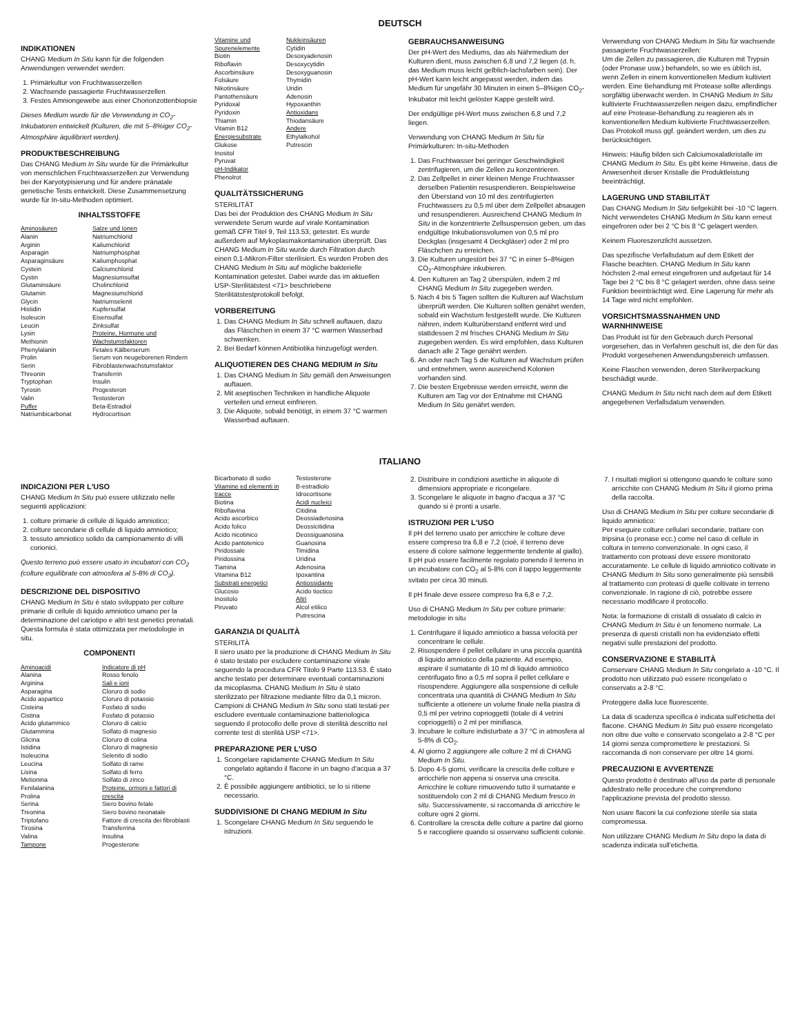DEUTSCH
INDIKATIONEN
CHANG Medium In Situ kann für die folgenden Anwendungen verwendet werden:
1. Primärkultur von Fruchtwasserzellen
2. Wachsende passagierte Fruchtwasserzellen
3. Festes Amniongewebe aus einer Chorionzottenbiopsie
Dieses Medium wurde für die Verwendung in CO<sub>2</sub>-Inkubatoren entwickelt (Kulturen, die mit 5–8%iger CO<sub>2</sub>-Atmosphäre äquilibriert werden).
PRODUKTBESCHREIBUNG
Das CHANG Medium In Situ wurde für die Primärkultur von menschlichen Fruchtwasserzellen zur Verwendung bei der Karyotypisierung und für andere pränatale genetische Tests entwickelt. Diese Zusammensetzung wurde für In-situ-Methoden optimiert.
INHALTSSTOFFE
| Aminosäuren Alanin Arginin Asparagin Asparaginsäure Cystein Cystin Glutaminsäure Glutamin Glycin Histidin Isoleucin Leucin Lysin Methionin Phenylalanin Prolin Serin Threonin Tryptophan Tyrosin Valin Puffer Natriumbicarbonat Vitamine und Spurenelemente Biotin Riboflavin Ascorbinsäure Folsäure Nikotinsäure Pantothensäure Pyridoxal Pyridoxin Thiamin Vitamin B12 Energiesubstrate Glukose Inositol Pyruvat pH-Indikator Phenolrot | Salze und Ionen Natriumchlorid Kaliumchlorid Natriumphosphat Kaliumphosphat Calciumchlorid Magnesiumsulfat Cholinchlorid Magnesiumchlorid Natriumselenit Kupfersulfat Eisensulfat Zinksulfat Proteine, Hormone und Wachstumsfaktoren Fetales Kälberserum Serum von neugeborenen Rindern Fibroblastenwachstumsfaktor Transferrin Insulin Progesteron Testosteron Beta-Estradiol Hydrocortison Nukleinsäuren Cytidin Desoxyadenosin Desoxycytidin Desoxyguanosin Thymidin Uridin Adenosin Hypoxanthin Antioxidans Thiodansäure Andere Ethylalkohol Putrescin |
QUALITÄTSSICHERUNG
STERILITÄT
Das bei der Produktion des CHANG Medium In Situ verwendete Serum wurde auf virale Kontamination gemäß CFR Titel 9, Teil 113.53, getestet. Es wurde außerdem auf Mykoplasmakontamination überprüft. Das CHANG Medium In Situ wurde durch Filtration durch einen 0,1-Mikron-Filter sterilisiert. Es wurden Proben des CHANG Medium In Situ auf mögliche bakterielle Kontamination getestet. Dabei wurde das im aktuellen USP-Sterilitätstest <71> beschriebene Sterilitätstestprotokoll befolgt.
VORBEREITUNG
1. Das CHANG Medium In Situ schnell auftauen, dazu das Fläschchen in einem 37 °C warmen Wasserbad schwenken.
2. Bei Bedarf können Antibiotika hinzugefügt werden.
ALIQUOTIEREN DES CHANG MEDIUM In Situ
1. Das CHANG Medium In Situ gemäß den Anweisungen auftauen.
2. Mit aseptischen Techniken in handliche Aliquote verteilen und erneut einfrieren.
3. Die Aliquote, sobald benötigt, in einem 37 °C warmen Wasserbad auftauen.
GEBRAUCHSANWEISUNG
Der pH-Wert des Mediums, das als Nährmedium der Kulturen dient, muss zwischen 6,8 und 7,2 liegen (d. h. das Medium muss leicht gelblich-lachsfarben sein). Der pH-Wert kann leicht angepasst werden, indem das Medium für ungefähr 30 Minuten in einen 5–8%igen CO<sub>2</sub>-Inkubator mit leicht gelöster Kappe gestellt wird.
Der endgültige pH-Wert muss zwischen 6,8 und 7,2 liegen.
Verwendung von CHANG Medium In Situ für Primärkulturen: In-situ-Methoden
1. Das Fruchtwasser bei geringer Geschwindigkeit zentrifugieren, um die Zellen zu konzentrieren.
2. Das Zellpellet in einer kleinen Menge Fruchtwasser derselben Patientin resuspendieren. Beispielsweise den Überstand von 10 ml des zentrifugierten Fruchtwassers zu 0,5 ml über dem Zellpellet absaugen und resuspendieren. Ausreichend CHANG Medium In Situ in die konzentrierte Zellsuspension geben, um das endgültige Inkubationsvolumen von 0,5 ml pro Deckglas (insgesamt 4 Deckgläser) oder 2 ml pro Fläschchen zu erreichen.
3. Die Kulturen ungestört bei 37 °C in einer 5–8%igen CO<sub>2</sub>-Atmosphäre inkubieren.
4. Den Kulturen an Tag 2 überspülen, indem 2 ml CHANG Medium In Situ zugegeben werden.
5. Nach 4 bis 5 Tagen sollten die Kulturen auf Wachstum überprüft werden. Die Kulturen sollten genährt werden, sobald ein Wachstum festgestellt wurde. Die Kulturen nähren, indem Kulturüberstand entfernt wird und stattdessen 2 ml frisches CHANG Medium In Situ zugegeben werden. Es wird empfohlen, dass Kulturen danach alle 2 Tage genährt werden.
6. An oder nach Tag 5 die Kulturen auf Wachstum prüfen und entnehmen, wenn ausreichend Kolonien vorhanden sind.
7. Die besten Ergebnisse werden erreicht, wenn die Kulturen am Tag vor der Entnahme mit CHANG Medium In Situ genährt werden.
Verwendung von CHANG Medium In Situ für wachsende passagierte Fruchtwasserzellen:
Um die Zellen zu passagieren, die Kulturen mit Trypsin (oder Pronase usw.) behandeln, so wie es üblich ist, wenn Zellen in einem konventionellen Medium kultiviert werden. Eine Behandlung mit Protease sollte allerdings sorgfältig überwacht werden. In CHANG Medium In Situ kultivierte Fruchtwasserzellen neigen dazu, empfindlicher auf eine Protease-Behandlung zu reagieren als in konventionellen Medium kultivierte Fruchtwasserzellen. Das Protokoll muss ggf. geändert werden, um dies zu berücksichtigen.
Hinweis: Häufig bilden sich Calciumoxalatkristalle im CHANG Medium In Situ. Es gibt keine Hinweise, dass die Anwesenheit dieser Kristalle die Produktleistung beeinträchtigt.
LAGERUNG UND STABILITÄT
Das CHANG Medium In Situ tiefgekühlt bei -10 °C lagern. Nicht verwendetes CHANG Medium In Situ kann erneut eingefroren oder bei 2 °C bis 8 °C gelagert werden.
Keinem Fluoreszenzlicht aussetzen.
Das spezifische Verfallsdatum auf dem Etikett der Flasche beachten. CHANG Medium In Situ kann höchsten 2-mal erneut eingefroren und aufgetaut für 14 Tage bei 2 °C bis 8 °C gelagert werden, ohne dass seine Funktion beeinträchtigt wird. Eine Lagerung für mehr als 14 Tage wird nicht empfohlen.
VORSICHTSMASSNAHMEN UND WARNHINWEISE
Das Produkt ist für den Gebrauch durch Personal vorgesehen, das in Verfahren geschult ist, die den für das Produkt vorgesehenen Anwendungsbereich umfassen.
Keine Flaschen verwenden, deren Sterilverpackung beschädigt wurde.
CHANG Medium In Situ nicht nach dem auf dem Etikett angegebenen Verfallsdatum verwenden.
ITALIANO
INDICAZIONI PER L'USO
CHANG Medium In Situ può essere utilizzato nelle seguenti applicazioni:
1. colture primarie di cellule di liquido amniotico;
2. colture secondarie di cellule di liquido amniotico;
3. tessuto amniotico solido da campionamento di villi corionici.
Questo terreno può essere usato in incubatori con CO<sub>2</sub> (colture equilibrate con atmosfera al 5-8% di CO<sub>2</sub>).
DESCRIZIONE DEL DISPOSITIVO
CHANG Medium In Situ è stato sviluppato per colture primarie di cellule di liquido amniotico umano per la determinazione del cariotipo e altri test genetici prenatali. Questa formula è stata ottimizzata per metodologie in situ.
COMPONENTI
| Aminoacidi Alanina Arginina Asparagina Acido aspartico Cisteina Cistina Acido glutammico Glutammina Glicina Istidina Isoleucina Leucina Lisina Metionina Fenilalanina Prolina Serina Treonina Triptofano Tirosina Valina Tampone Bicarbonato di sodio Vitamine ed elementi in tracce Biotina Riboflavina Acido ascorbico Acido folico Acido nicotinico Acido pantotenico Piridossale Piridossina Tiamina Vitamina B12 Substrati energetici Glucosio Inositolo Piruvato | Indicatore di pH Rosso fenolo Sali e ioni Cloruro di sodio Cloruro di potassio Fosfato di sodio Fosfato di potassio Cloruro di calcio Solfato di magnesio Cloruro di colina Cloruro di magnesio Selenito di sodio Solfato di rame Solfato di ferro Solfato di zinco Proteine, ormoni e fattori di crescita Siero bovino fetale Siero bovino neonatale Fattore di crescita dei fibroblasti Transferrina Insulina Progesterone Testosterone B-estradiolo Idrocortisone Acidi nucleici Citidina Deossiadenosina Deossicitidina Deossiguanosina Guanosina Timidina Uridina Adenosina Ipoxantina Antiossidante Acido tioctico Altri Alcol etilico Putrescina |
GARANZIA DI QUALITÀ
STERILITÀ
Il siero usato per la produzione di CHANG Medium In Situ è stato testato per escludere contaminazione virale seguendo la procedura CFR Titolo 9 Parte 113.53. È stato anche testato per determinare eventuali contaminazioni da micoplasma. CHANG Medium In Situ è stato sterilizzato per filtrazione mediante filtro da 0,1 micron. Campioni di CHANG Medium In Situ sono stati testati per escludere eventuale contaminazione batteriologica seguendo il protocollo delle prove di sterilità descritto nel corrente test di sterilità USP <71>.
PREPARAZIONE PER L'USO
1. Scongelare rapidamente CHANG Medium In Situ congelato agitando il flacone in un bagno d'acqua a 37 °C.
2. È possibile aggiungere antibiotici, se lo si ritiene necessario.
SUDDIVISIONE DI CHANG MEDIUM In Situ
1. Scongelare CHANG Medium In Situ seguendo le istruzioni.
2. Distribuire in condizioni asettiche in aliquote di dimensioni appropriate e ricongelare.
3. Scongelare le aliquote in bagno d'acqua a 37 °C quando si è pronti a usarle.
ISTRUZIONI PER L'USO
Il pH del terreno usato per arricchire le colture deve essere compreso tra 6,8 e 7,2 (cioè, il terreno deve essere di colore salmone leggermente tendente al giallo). Il pH può essere facilmente regolato ponendo il terreno in un incubatore con CO<sub>2</sub> al 5-8% con il tappo leggermente svitato per circa 30 minuti.
Il pH finale deve essere compreso fra 6,8 e 7,2.
Uso di CHANG Medium In Situ per colture primarie: metodologie in situ
1. Centrifugare il liquido amniotico a bassa velocità per concentrare le cellule.
2. Risospendere il pellet cellulare in una piccola quantità di liquido amniotico della paziente. Ad esempio, aspirare il sumatante di 10 ml di liquido amniotico centrifugato fino a 0,5 ml sopra il pellet cellulare e risospendere. Aggiungere alla sospensione di cellule concentrata una quantità di CHANG Medium In Situ sufficiente a ottenere un volume finale nella piastra di 0,5 ml per vetrino coprioggetti (totale di 4 vetrini coprioggetti) o 2 ml per minifiasca.
3. Incubare le colture indisturbate a 37 °C in atmosfera al 5-8% di CO<sub>2</sub>.
4. Al giorno 2 aggiungere alle colture 2 ml di CHANG Medium In Situ.
5. Dopo 4-5 giorni, verificare la crescita delle colture e arricchirle non appena si osserva una crescita. Arricchire le colture rimuovendo tutto il surnatante e sostituendolo con 2 ml di CHANG Medium fresco in situ. Successivamente, si raccomanda di arricchire le colture ogni 2 giorni.
6. Controllare la crescita delle colture a partire dal giorno 5 e raccogliere quando si osservano sufficienti colonie.
7. I risultati migliori si ottengono quando le colture sono arricchite con CHANG Medium In Situ il giorno prima della raccolta.
Uso di CHANG Medium In Situ per colture secondarie di liquido amniotico:
Per eseguire colture cellulari secondarie, trattare con tripsina (o pronase ecc.) come nel caso di cellule in coltura in terreno convenzionale. In ogni caso, il trattamento con proteasi deve essere monitorato accuratamente. Le cellule di liquido amniotico coltivate in CHANG Medium In Situ sono generalmente più sensibili al trattamento con proteasi di quelle coltivate in terreno convenzionale. In ragione di ciò, potrebbe essere necessario modificare il protocollo.
Nota: la formazione di cristalli di ossalato di calcio in CHANG Medium In Situ è un fenomeno normale. La presenza di questi cristalli non ha evidenziato effetti negativi sulle prestazioni del prodotto.
CONSERVAZIONE E STABILITÀ
Conservare CHANG Medium In Situ congelato a -10 °C. Il prodotto non utilizzato può essere ricongelato o conservato a 2-8 °C.
Proteggere dalla luce fluorescente.
La data di scadenza specifica è indicata sull'etichetta del flacone. CHANG Medium In Situ può essere ricongelato non oltre due volte e conservato scongelato a 2-8 °C per 14 giorni senza compromettere le prestazioni. Si raccomanda di non conservare per oltre 14 giorni.
PRECAUZIONI E AVVERTENZE
Questo prodotto è destinato all'uso da parte di personale addestrato nelle procedure che comprendono l'applicazione prevista del prodotto stesso.
Non usare flaconi la cui confezione sterile sia stata compromessa.
Non utilizzare CHANG Medium In Situ dopo la data di scadenza indicata sull'etichetta.